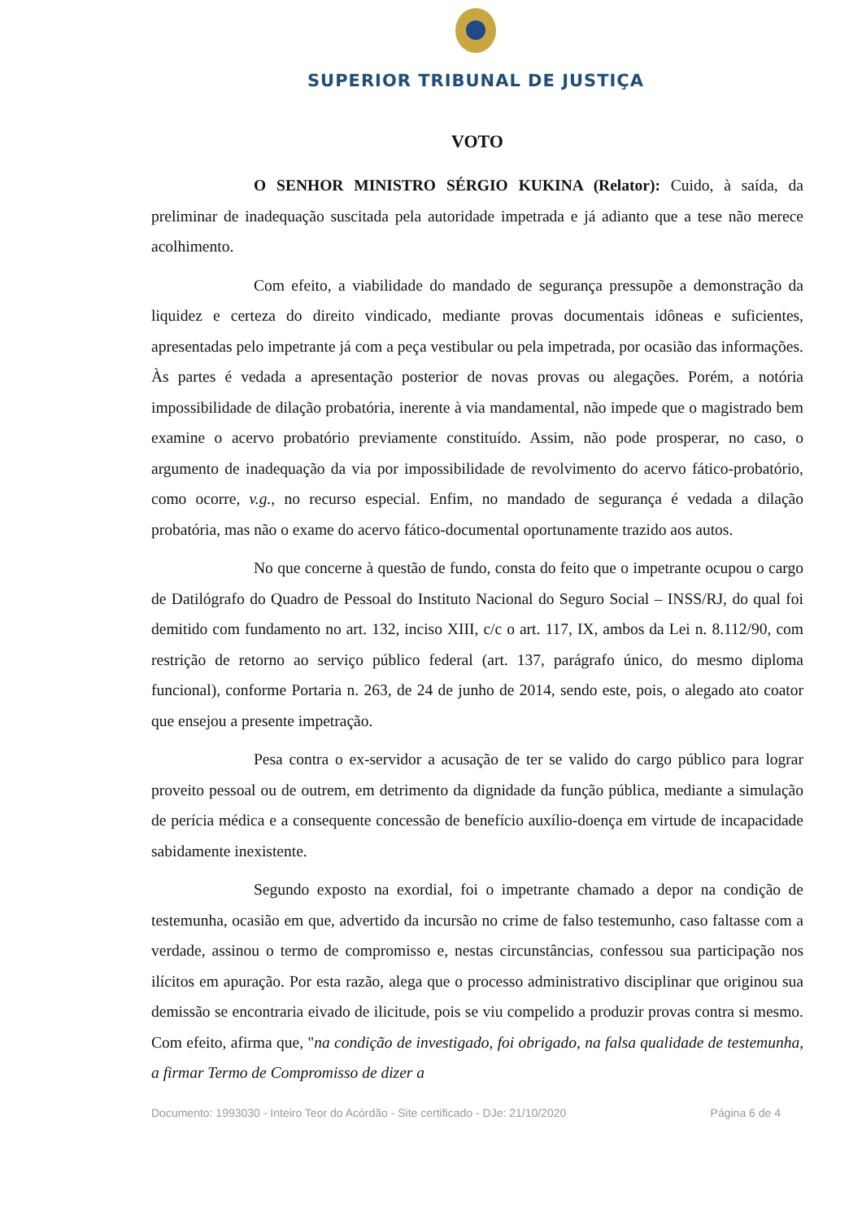SUPERIOR TRIBUNAL DE JUSTIÇA
VOTO
O SENHOR MINISTRO SÉRGIO KUKINA (Relator): Cuido, à saída, da preliminar de inadequação suscitada pela autoridade impetrada e já adianto que a tese não merece acolhimento.
Com efeito, a viabilidade do mandado de segurança pressupõe a demonstração da liquidez e certeza do direito vindicado, mediante provas documentais idôneas e suficientes, apresentadas pelo impetrante já com a peça vestibular ou pela impetrada, por ocasião das informações. Às partes é vedada a apresentação posterior de novas provas ou alegações. Porém, a notória impossibilidade de dilação probatória, inerente à via mandamental, não impede que o magistrado bem examine o acervo probatório previamente constituído. Assim, não pode prosperar, no caso, o argumento de inadequação da via por impossibilidade de revolvimento do acervo fático-probatório, como ocorre, v.g., no recurso especial. Enfim, no mandado de segurança é vedada a dilação probatória, mas não o exame do acervo fático-documental oportunamente trazido aos autos.
No que concerne à questão de fundo, consta do feito que o impetrante ocupou o cargo de Datilógrafo do Quadro de Pessoal do Instituto Nacional do Seguro Social – INSS/RJ, do qual foi demitido com fundamento no art. 132, inciso XIII, c/c o art. 117, IX, ambos da Lei n. 8.112/90, com restrição de retorno ao serviço público federal (art. 137, parágrafo único, do mesmo diploma funcional), conforme Portaria n. 263, de 24 de junho de 2014, sendo este, pois, o alegado ato coator que ensejou a presente impetração.
Pesa contra o ex-servidor a acusação de ter se valido do cargo público para lograr proveito pessoal ou de outrem, em detrimento da dignidade da função pública, mediante a simulação de perícia médica e a consequente concessão de benefício auxílio-doença em virtude de incapacidade sabidamente inexistente.
Segundo exposto na exordial, foi o impetrante chamado a depor na condição de testemunha, ocasião em que, advertido da incursão no crime de falso testemunho, caso faltasse com a verdade, assinou o termo de compromisso e, nestas circunstâncias, confessou sua participação nos ilícitos em apuração. Por esta razão, alega que o processo administrativo disciplinar que originou sua demissão se encontraria eivado de ilicitude, pois se viu compelido a produzir provas contra si mesmo. Com efeito, afirma que, "na condição de investigado, foi obrigado, na falsa qualidade de testemunha, a firmar Termo de Compromisso de dizer a
Documento: 1993030 - Inteiro Teor do Acórdão - Site certificado - DJe: 21/10/2020 Página 6 de 4